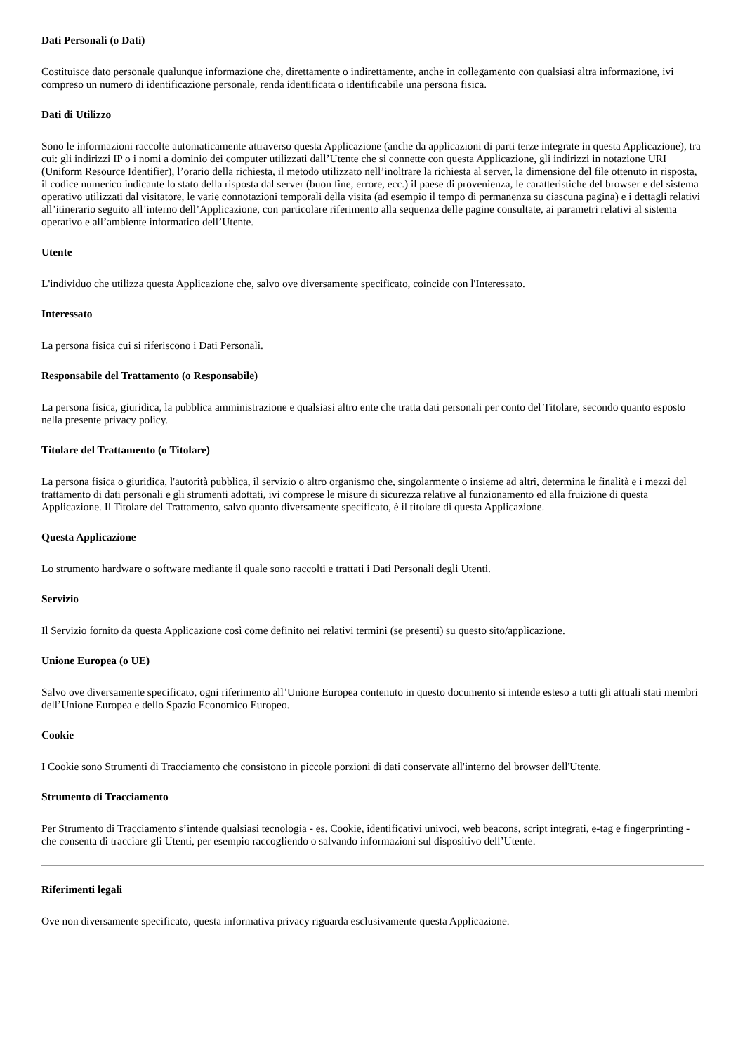Dati Personali (o Dati)
Costituisce dato personale qualunque informazione che, direttamente o indirettamente, anche in collegamento con qualsiasi altra informazione, ivi compreso un numero di identificazione personale, renda identificata o identificabile una persona fisica.
Dati di Utilizzo
Sono le informazioni raccolte automaticamente attraverso questa Applicazione (anche da applicazioni di parti terze integrate in questa Applicazione), tra cui: gli indirizzi IP o i nomi a dominio dei computer utilizzati dall’Utente che si connette con questa Applicazione, gli indirizzi in notazione URI (Uniform Resource Identifier), l’orario della richiesta, il metodo utilizzato nell’inoltrare la richiesta al server, la dimensione del file ottenuto in risposta, il codice numerico indicante lo stato della risposta dal server (buon fine, errore, ecc.) il paese di provenienza, le caratteristiche del browser e del sistema operativo utilizzati dal visitatore, le varie connotazioni temporali della visita (ad esempio il tempo di permanenza su ciascuna pagina) e i dettagli relativi all’itinerario seguito all’interno dell’Applicazione, con particolare riferimento alla sequenza delle pagine consultate, ai parametri relativi al sistema operativo e all’ambiente informatico dell’Utente.
Utente
L'individuo che utilizza questa Applicazione che, salvo ove diversamente specificato, coincide con l'Interessato.
Interessato
La persona fisica cui si riferiscono i Dati Personali.
Responsabile del Trattamento (o Responsabile)
La persona fisica, giuridica, la pubblica amministrazione e qualsiasi altro ente che tratta dati personali per conto del Titolare, secondo quanto esposto nella presente privacy policy.
Titolare del Trattamento (o Titolare)
La persona fisica o giuridica, l'autorità pubblica, il servizio o altro organismo che, singolarmente o insieme ad altri, determina le finalità e i mezzi del trattamento di dati personali e gli strumenti adottati, ivi comprese le misure di sicurezza relative al funzionamento ed alla fruizione di questa Applicazione. Il Titolare del Trattamento, salvo quanto diversamente specificato, è il titolare di questa Applicazione.
Questa Applicazione
Lo strumento hardware o software mediante il quale sono raccolti e trattati i Dati Personali degli Utenti.
Servizio
Il Servizio fornito da questa Applicazione così come definito nei relativi termini (se presenti) su questo sito/applicazione.
Unione Europea (o UE)
Salvo ove diversamente specificato, ogni riferimento all’Unione Europea contenuto in questo documento si intende esteso a tutti gli attuali stati membri dell’Unione Europea e dello Spazio Economico Europeo.
Cookie
I Cookie sono Strumenti di Tracciamento che consistono in piccole porzioni di dati conservate all'interno del browser dell'Utente.
Strumento di Tracciamento
Per Strumento di Tracciamento s’intende qualsiasi tecnologia - es. Cookie, identificativi univoci, web beacons, script integrati, e-tag e fingerprinting - che consenta di tracciare gli Utenti, per esempio raccogliendo o salvando informazioni sul dispositivo dell’Utente.
Riferimenti legali
Ove non diversamente specificato, questa informativa privacy riguarda esclusivamente questa Applicazione.